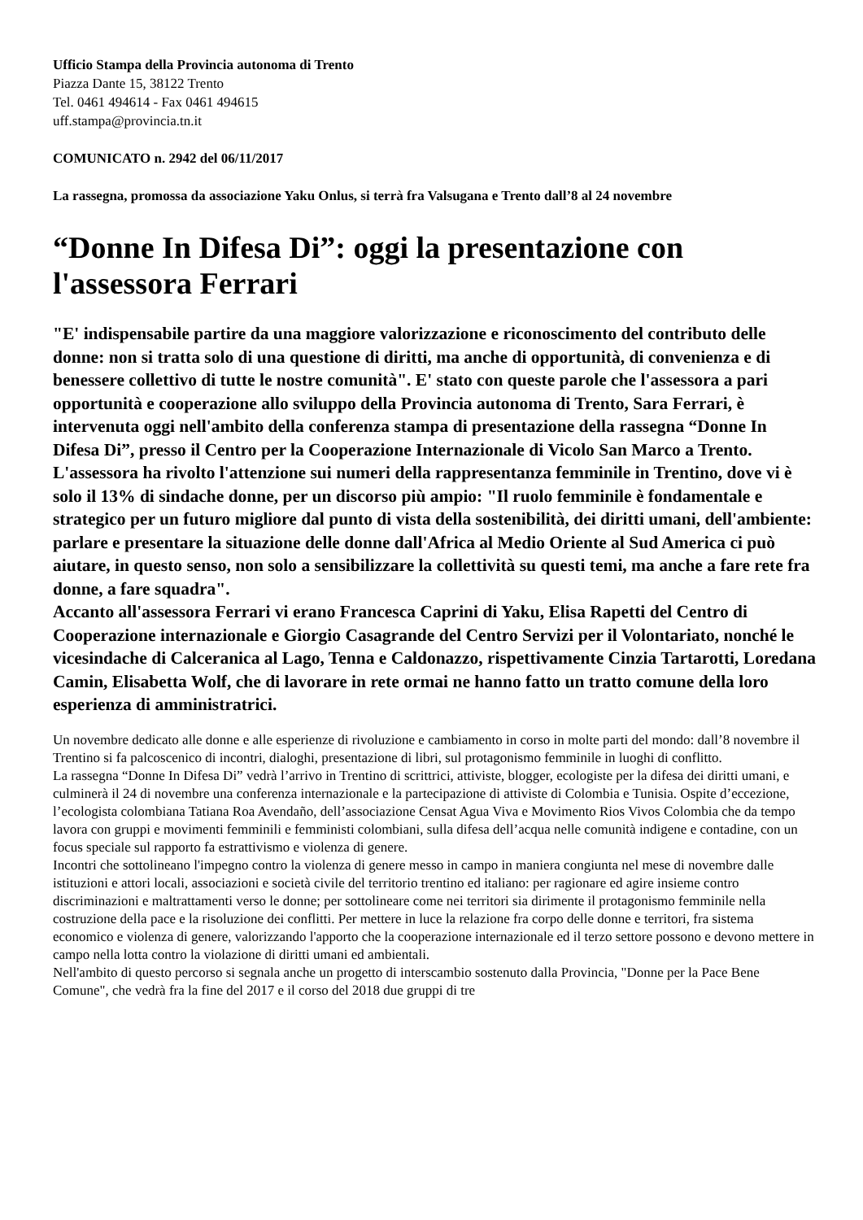Ufficio Stampa della Provincia autonoma di Trento
Piazza Dante 15, 38122 Trento
Tel. 0461 494614 - Fax 0461 494615
uff.stampa@provincia.tn.it
COMUNICATO n. 2942 del 06/11/2017
La rassegna, promossa da associazione Yaku Onlus, si terrà fra Valsugana e Trento dall’8 al 24 novembre
“Donne In Difesa Di”: oggi la presentazione con l'assessora Ferrari
"E' indispensabile partire da una maggiore valorizzazione e riconoscimento del contributo delle donne: non si tratta solo di una questione di diritti, ma anche di opportunità, di convenienza e di benessere collettivo di tutte le nostre comunità". E' stato con queste parole che l'assessora a pari opportunità e cooperazione allo sviluppo della Provincia autonoma di Trento, Sara Ferrari, è intervenuta oggi nell'ambito della conferenza stampa di presentazione della rassegna “Donne In Difesa Di”, presso il Centro per la Cooperazione Internazionale di Vicolo San Marco a Trento. L'assessora ha rivolto l'attenzione sui numeri della rappresentanza femminile in Trentino, dove vi è solo il 13% di sindache donne, per un discorso più ampio: "Il ruolo femminile è fondamentale e strategico per un futuro migliore dal punto di vista della sostenibilità, dei diritti umani, dell'ambiente: parlare e presentare la situazione delle donne dall'Africa al Medio Oriente al Sud America ci può aiutare, in questo senso, non solo a sensibilizzare la collettività su questi temi, ma anche a fare rete fra donne, a fare squadra".
Accanto all'assessora Ferrari vi erano Francesca Caprini di Yaku, Elisa Rapetti del Centro di Cooperazione internazionale e Giorgio Casagrande del Centro Servizi per il Volontariato, nonché le vicesindache di Calceranica al Lago, Tenna e Caldonazzo, rispettivamente Cinzia Tartarotti, Loredana Camin, Elisabetta Wolf, che di lavorare in rete ormai ne hanno fatto un tratto comune della loro esperienza di amministratrici.
Un novembre dedicato alle donne e alle esperienze di rivoluzione e cambiamento in corso in molte parti del mondo: dall’8 novembre il Trentino si fa palcoscenico di incontri, dialoghi, presentazione di libri, sul protagonismo femminile in luoghi di conflitto.
La rassegna “Donne In Difesa Di” vedrà l’arrivo in Trentino di scrittrici, attiviste, blogger, ecologiste per la difesa dei diritti umani, e culminerà il 24 di novembre una conferenza internazionale e la partecipazione di attiviste di Colombia e Tunisia. Ospite d’eccezione, l’ecologista colombiana Tatiana Roa Avendaño, dell’associazione Censat Agua Viva e Movimento Rios Vivos Colombia che da tempo lavora con gruppi e movimenti femminili e femministi colombiani, sulla difesa dell’acqua nelle comunità indigene e contadine, con un focus speciale sul rapporto fa estrattivismo e violenza di genere.
Incontri che sottolineano l'impegno contro la violenza di genere messo in campo in maniera congiunta nel mese di novembre dalle istituzioni e attori locali, associazioni e società civile del territorio trentino ed italiano: per ragionare ed agire insieme contro discriminazioni e maltrattamenti verso le donne; per sottolineare come nei territori sia dirimente il protagonismo femminile nella costruzione della pace e la risoluzione dei conflitti. Per mettere in luce la relazione fra corpo delle donne e territori, fra sistema economico e violenza di genere, valorizzando l'apporto che la cooperazione internazionale ed il terzo settore possono e devono mettere in campo nella lotta contro la violazione di diritti umani ed ambientali.
Nell'ambito di questo percorso si segnala anche un progetto di interscambio sostenuto dalla Provincia, "Donne per la Pace Bene Comune", che vedrà fra la fine del 2017 e il corso del 2018 due gruppi di tre